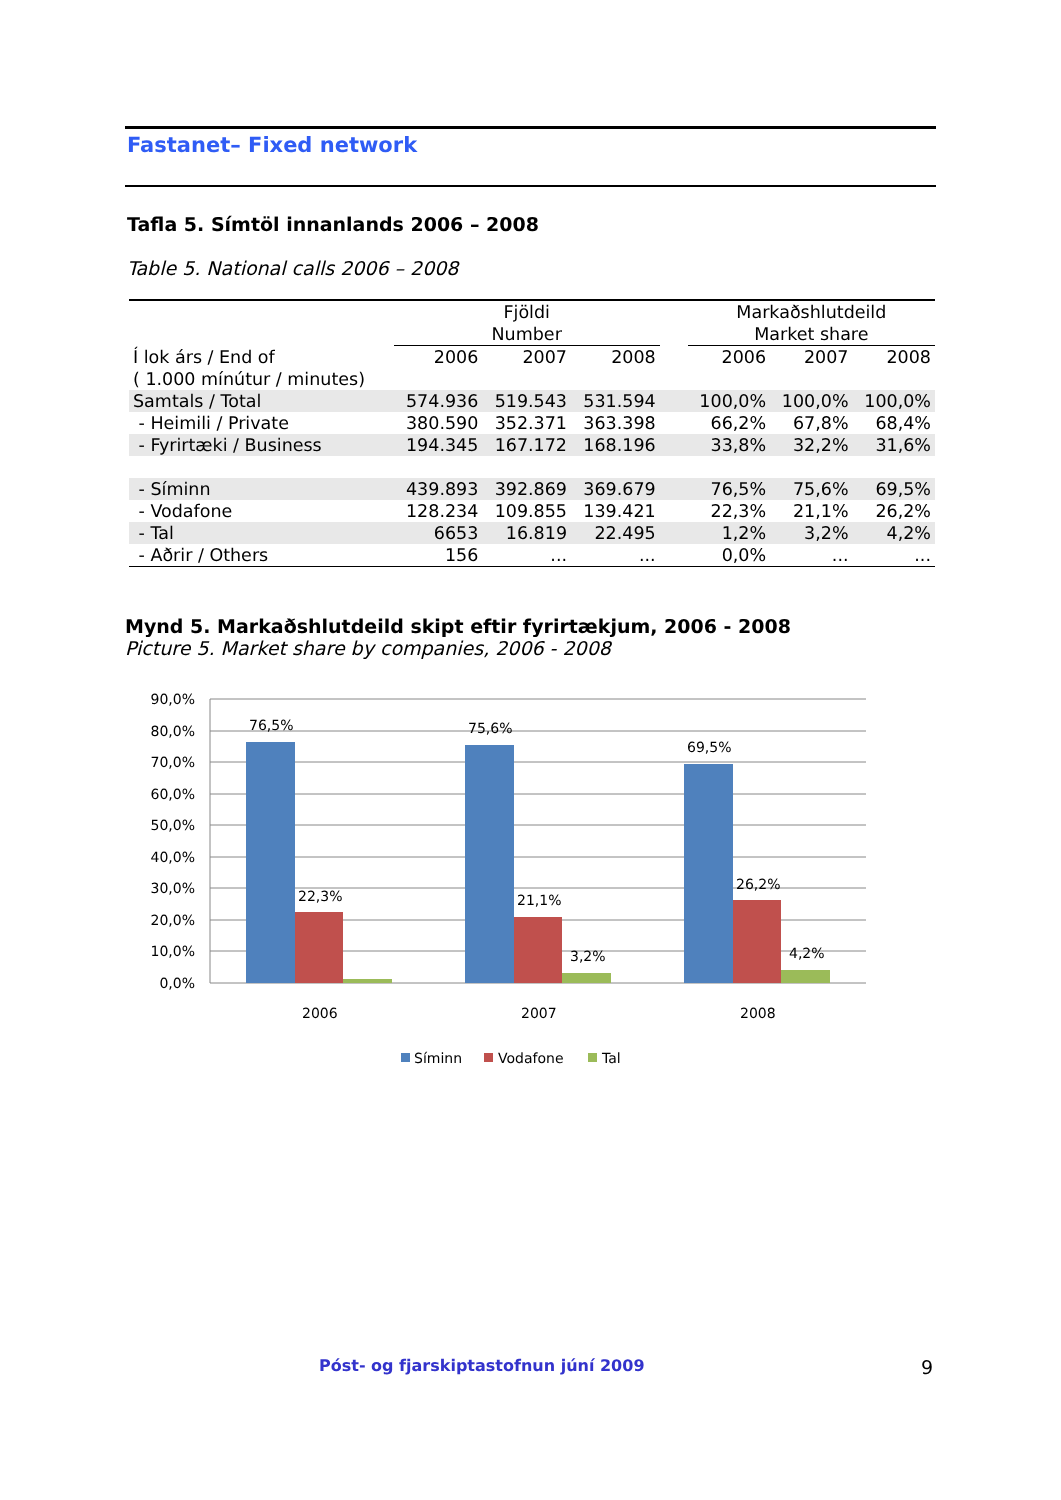Fastanet– Fixed network
Tafla 5. Símtöl innanlands 2006 – 2008
Table 5. National calls 2006 – 2008
| | Fjöldi Number | | | | Markaðshlutdeild Market share | | |
| --- | --- | --- | --- | --- | --- | --- | --- |
| Í lok árs / End of ( 1.000 mínútur / minutes) | 2006 | 2007 | 2008 | | 2006 | 2007 | 2008 |
| Samtals / Total | 574.936 | 519.543 | 531.594 | | 100,0% | 100,0% | 100,0% |
| - Heimili / Private | 380.590 | 352.371 | 363.398 | | 66,2% | 67,8% | 68,4% |
| - Fyrirtæki / Business | 194.345 | 167.172 | 168.196 | | 33,8% | 32,2% | 31,6% |
| - Síminn | 439.893 | 392.869 | 369.679 | | 76,5% | 75,6% | 69,5% |
| - Vodafone | 128.234 | 109.855 | 139.421 | | 22,3% | 21,1% | 26,2% |
| - Tal | 6653 | 16.819 | 22.495 | | 1,2% | 3,2% | 4,2% |
| - Aðrir / Others | 156 | ... | ... | | 0,0% | ... | ... |
Mynd 5. Markaðshlutdeild skipt eftir fyrirtækjum, 2006 - 2008
Picture 5. Market share by companies, 2006 - 2008
90,0%
80,0%
70,0%
60,0%
50,0%
40,0%
30,0%
20,0%
10,0%
0,0%
76,5%
22,3%
75,6%
21,1%
3,2%
69,5%
26,2%
4,2%
2006
2007
2008
Síminn
Vodafone
Tal
Póst- og fjarskiptastofnun júní 2009
9